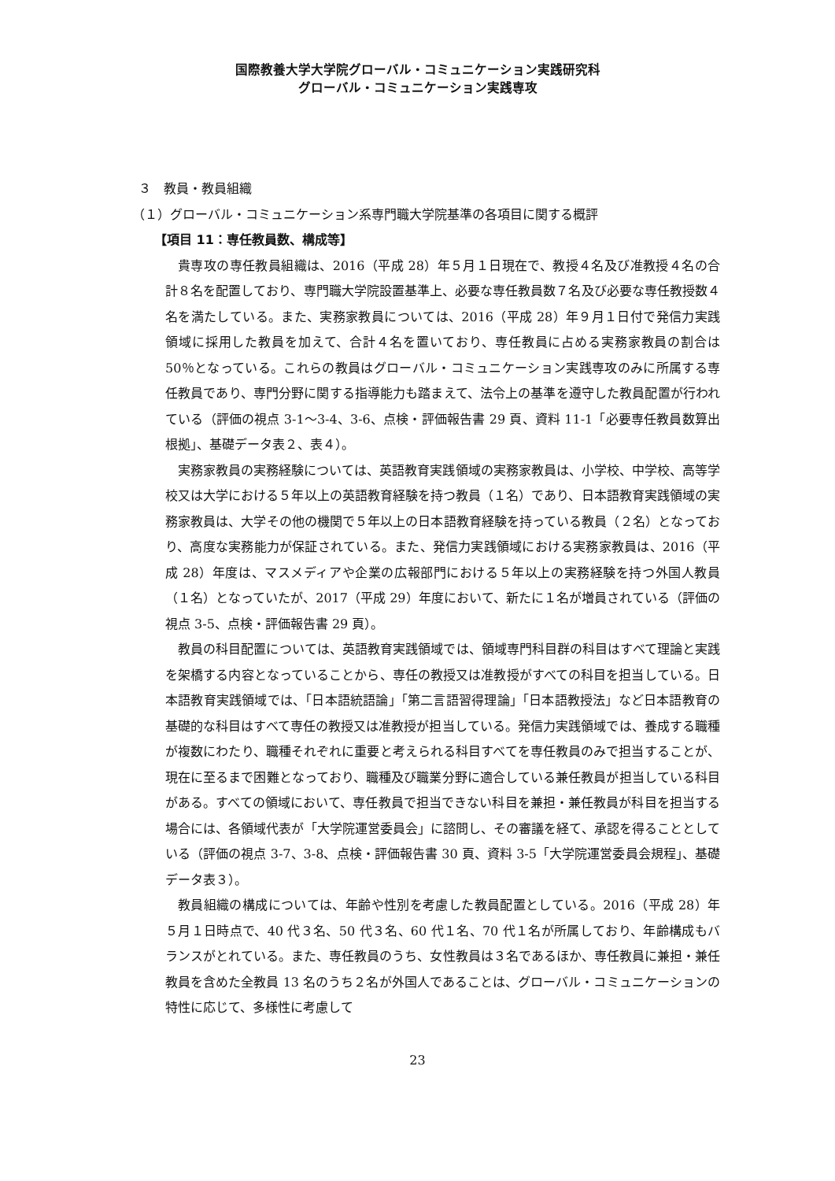国際教養大学大学院グローバル・コミュニケーション実践研究科
グローバル・コミュニケーション実践専攻
３　教員・教員組織
（１）グローバル・コミュニケーション系専門職大学院基準の各項目に関する概評
【項目 11：専任教員数、構成等】
貴専攻の専任教員組織は、2016（平成 28）年５月１日現在で、教授４名及び准教授４名の合計８名を配置しており、専門職大学院設置基準上、必要な専任教員数７名及び必要な専任教授数４名を満たしている。また、実務家教員については、2016（平成 28）年９月１日付で発信力実践領域に採用した教員を加えて、合計４名を置いており、専任教員に占める実務家教員の割合は 50％となっている。これらの教員はグローバル・コミュニケーション実践専攻のみに所属する専任教員であり、専門分野に関する指導能力も踏まえて、法令上の基準を遵守した教員配置が行われている（評価の視点 3-1～3-4、3-6、点検・評価報告書 29 頁、資料 11-1「必要専任教員数算出根拠」、基礎データ表２、表４）。
実務家教員の実務経験については、英語教育実践領域の実務家教員は、小学校、中学校、高等学校又は大学における５年以上の英語教育経験を持つ教員（１名）であり、日本語教育実践領域の実務家教員は、大学その他の機関で５年以上の日本語教育経験を持っている教員（２名）となっており、高度な実務能力が保証されている。また、発信力実践領域における実務家教員は、2016（平成 28）年度は、マスメディアや企業の広報部門における５年以上の実務経験を持つ外国人教員（１名）となっていたが、2017（平成 29）年度において、新たに１名が増員されている（評価の視点 3-5、点検・評価報告書 29 頁）。
教員の科目配置については、英語教育実践領域では、領域専門科目群の科目はすべて理論と実践を架橋する内容となっていることから、専任の教授又は准教授がすべての科目を担当している。日本語教育実践領域では、「日本語統語論」「第二言語習得理論」「日本語教授法」など日本語教育の基礎的な科目はすべて専任の教授又は准教授が担当している。発信力実践領域では、養成する職種が複数にわたり、職種それぞれに重要と考えられる科目すべてを専任教員のみで担当することが、現在に至るまで困難となっており、職種及び職業分野に適合している兼任教員が担当している科目がある。すべての領域において、専任教員で担当できない科目を兼担・兼任教員が科目を担当する場合には、各領域代表が「大学院運営委員会」に諮問し、その審議を経て、承認を得ることとしている（評価の視点 3-7、3-8、点検・評価報告書 30 頁、資料 3-5「大学院運営委員会規程」、基礎データ表３）。
教員組織の構成については、年齢や性別を考慮した教員配置としている。2016（平成 28）年５月１日時点で、40 代３名、50 代３名、60 代１名、70 代１名が所属しており、年齢構成もバランスがとれている。また、専任教員のうち、女性教員は３名であるほか、専任教員に兼担・兼任教員を含めた全教員 13 名のうち２名が外国人であることは、グローバル・コミュニケーションの特性に応じて、多様性に考慮して
23